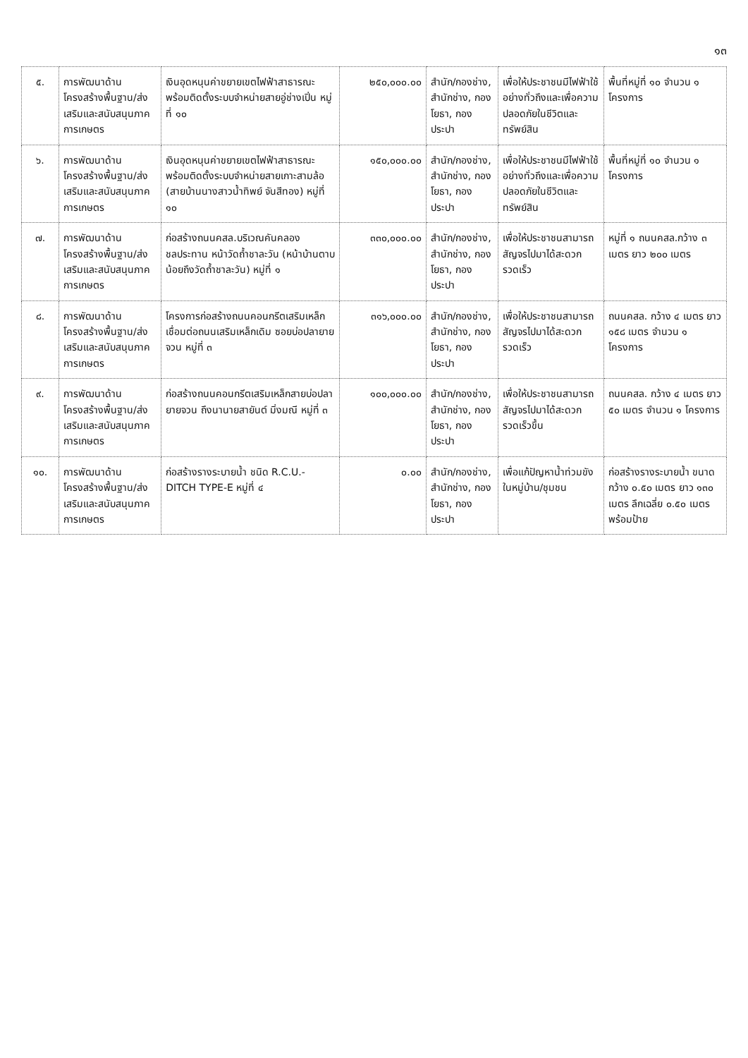๑๓
| ๕. | การพัฒนาด้านโครงสร้างพื้นฐาน/ส่งเสริมและสนับสนุนภาคการเกษตร | เงินอุดหนุนค่าขยายเขตไฟฟ้าสาธารณะ พร้อมติดตั้งระบบจำหน่ายสายอู่ช่างเปิ่น หมู่ที่ ๑๐ | ๒๕๐,๐๐๐.๐๐ | สำนัก/กองช่าง, สำนักช่าง, กองโยธา, กองประปา | เพื่อให้ประชาชนมีไฟฟ้าใช้อย่างทั่วถึงและเพื่อความปลอดภัยในชีวิตและทรัพย์สิน | พื้นที่หมู่ที่ ๑๐ จำนวน ๑ โครงการ |
| ๖. | การพัฒนาด้านโครงสร้างพื้นฐาน/ส่งเสริมและสนับสนุนภาคการเกษตร | เงินอุดหนุนค่าขยายเขตไฟฟ้าสาธารณะ พร้อมติดตั้งระบบจำหน่ายสายเกาะสามล้อ (สายบ้านนางสาวน้ำทิพย์ จันสีทอง) หมู่ที่ ๑๐ | ๑๕๐,๐๐๐.๐๐ | สำนัก/กองช่าง, สำนักช่าง, กองโยธา, กองประปา | เพื่อให้ประชาชนมีไฟฟ้าใช้อย่างทั่วถึงและเพื่อความปลอดภัยในชีวิตและทรัพย์สิน | พื้นที่หมู่ที่ ๑๐ จำนวน ๑ โครงการ |
| ๗. | การพัฒนาด้านโครงสร้างพื้นฐาน/ส่งเสริมและสนับสนุนภาคการเกษตร | ก่อสร้างถนนคสล.บริเวณคันคลองชลประทาน หน้าวัดถ้ำชาละวัน (หน้าบ้านตาบน้อยถึงวัดถ้ำชาละวัน) หมู่ที่ ๑ | ๓๓๐,๐๐๐.๐๐ | สำนัก/กองช่าง, สำนักช่าง, กองโยธา, กองประปา | เพื่อให้ประชาชนสามารถสัญจรไปมาได้สะดวกรวดเร็ว | หมู่ที่ ๑ ถนนคสล.กว้าง ๓ เมตร ยาว ๒๐๐ เมตร |
| ๘. | การพัฒนาด้านโครงสร้างพื้นฐาน/ส่งเสริมและสนับสนุนภาคการเกษตร | โครงการก่อสร้างถนนคอนกรีตเสริมเหล็ก เชื่อมต่อถนนเสริมเหล็กเดิม ซอยบ่อปลายายจวน หมู่ที่ ๓ | ๓๑๖,๐๐๐.๐๐ | สำนัก/กองช่าง, สำนักช่าง, กองโยธา, กองประปา | เพื่อให้ประชาชนสามารถสัญจรไปมาได้สะดวกรวดเร็ว | ถนนคสล. กว้าง ๔ เมตร ยาว ๑๕๘ เมตร จำนวน ๑ โครงการ |
| ๙. | การพัฒนาด้านโครงสร้างพื้นฐาน/ส่งเสริมและสนับสนุนภาคการเกษตร | ก่อสร้างถนนคอนกรีตเสริมเหล็กสายบ่อปลายายจวน ถึงนานายสายันต์ มิ่งมณี หมู่ที่ ๓ | ๑๐๐,๐๐๐.๐๐ | สำนัก/กองช่าง, สำนักช่าง, กองโยธา, กองประปา | เพื่อให้ประชาชนสามารถสัญจรไปมาได้สะดวกรวดเร็วขึ้น | ถนนคสล. กว้าง ๔ เมตร ยาว ๕๐ เมตร จำนวน ๑ โครงการ |
| ๑๐. | การพัฒนาด้านโครงสร้างพื้นฐาน/ส่งเสริมและสนับสนุนภาคการเกษตร | ก่อสร้างรางระบายน้ำ ชนิด R.C.U.-DITCH TYPE-E หมู่ที่ ๔ | ๐.๐๐ | สำนัก/กองช่าง, สำนักช่าง, กองโยธา, กองประปา | เพื่อแก้ปัญหาน้ำท่วมขังในหมู่บ้าน/ชุมชน | ก่อสร้างรางระบายน้ำ ขนาดกว้าง ๐.๕๐ เมตร ยาว ๑๓๐ เมตร ลึกเฉลี่ย ๐.๕๐ เมตร พร้อมป้าย |